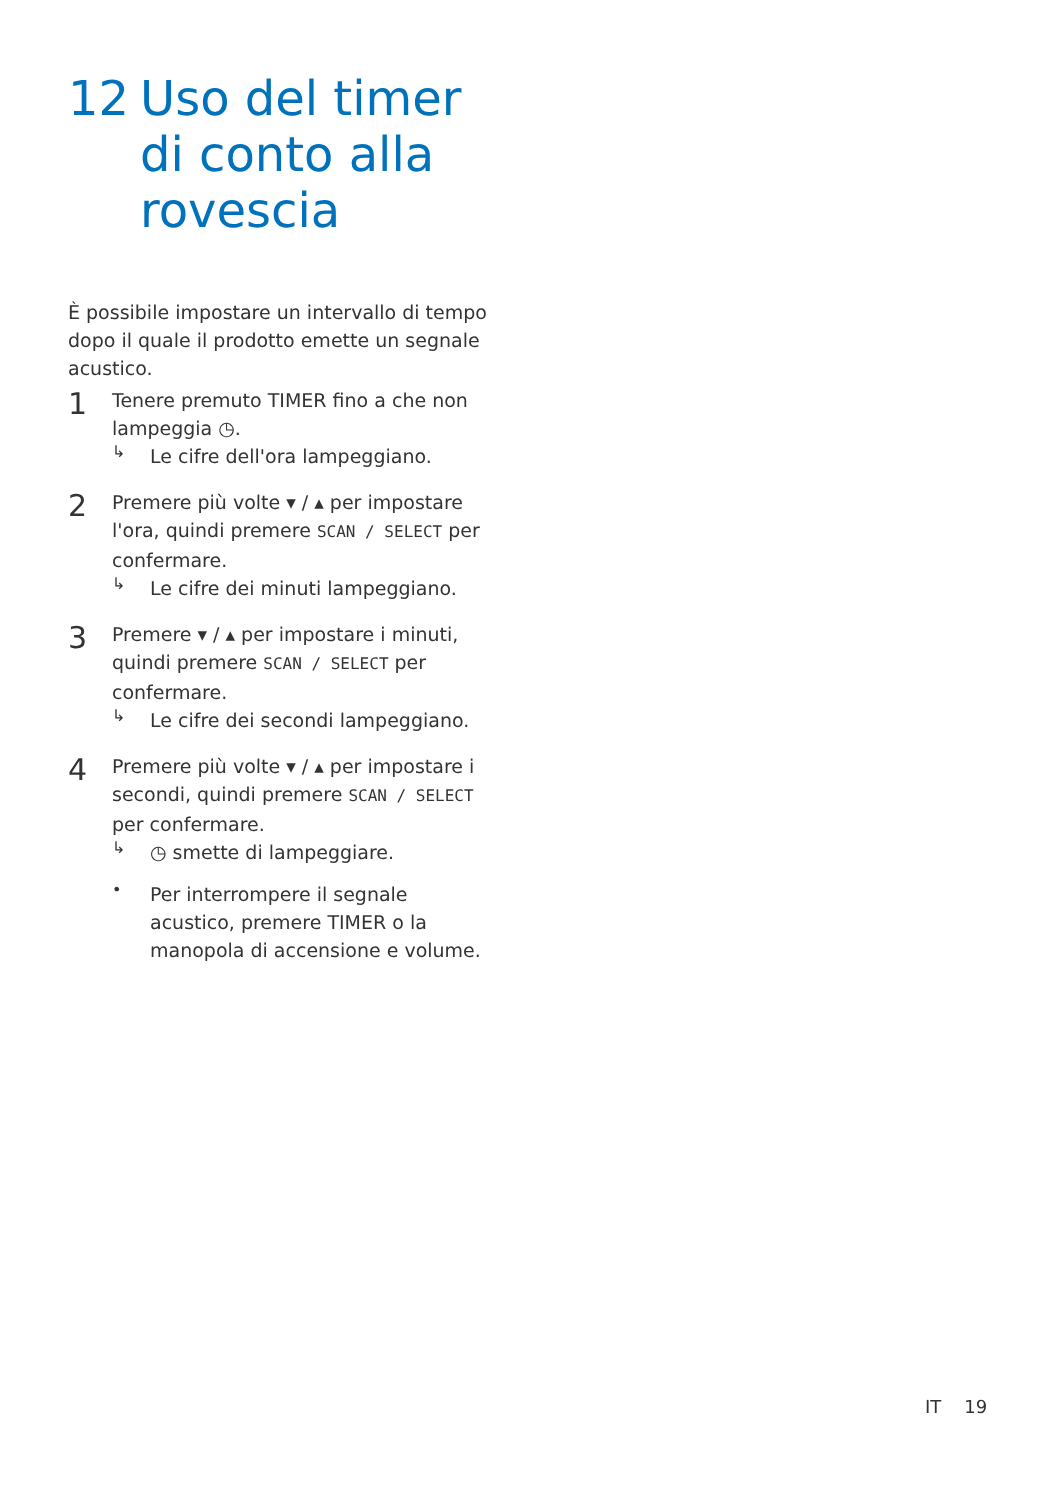12 Uso del timer di conto alla rovescia
È possibile impostare un intervallo di tempo dopo il quale il prodotto emette un segnale acustico.
1
Tenere premuto TIMER fino a che non lampeggia ◷.
↳
Le cifre dell'ora lampeggiano.
2
Premere più volte ▾ / ▴ per impostare l'ora, quindi premere SCAN / SELECT per confermare.
↳
Le cifre dei minuti lampeggiano.
3
Premere ▾ / ▴ per impostare i minuti, quindi premere SCAN / SELECT per confermare.
↳
Le cifre dei secondi lampeggiano.
4
Premere più volte ▾ / ▴ per impostare i secondi, quindi premere SCAN / SELECT per confermare.
↳
◷ smette di lampeggiare.
•
Per interrompere il segnale acustico, premere TIMER o la manopola di accensione e volume.
IT 19